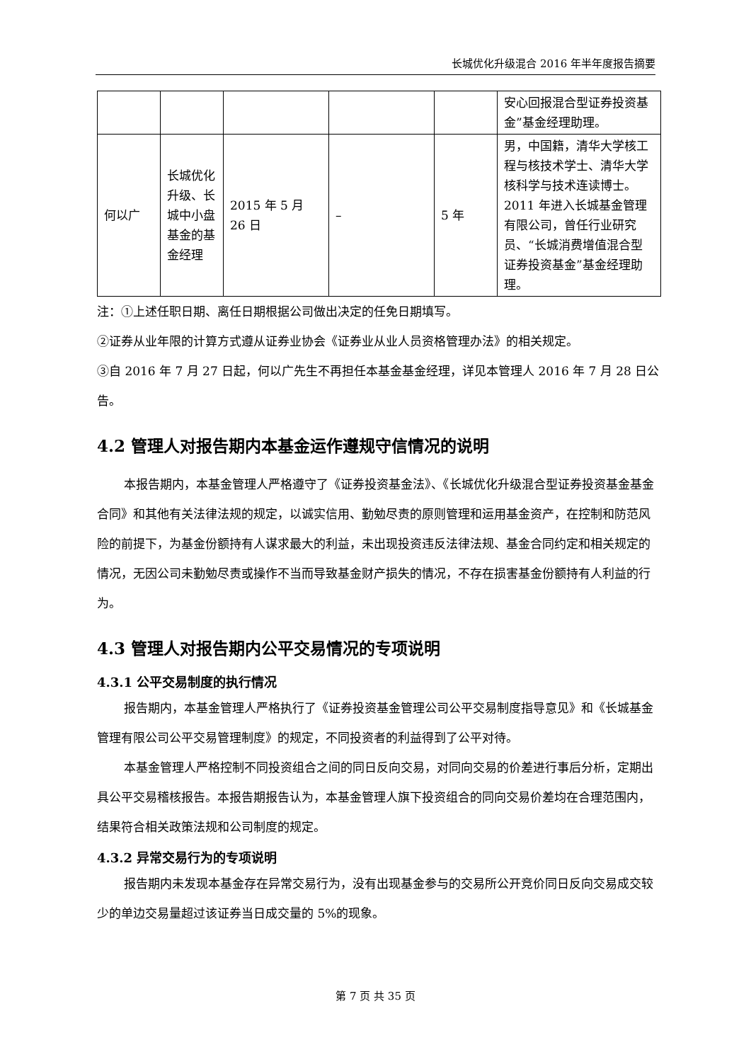长城优化升级混合 2016 年半年度报告摘要
| | | | | | 安心回报混合型证券投资基金”基金经理助理。 |
| 何以广 | 长城优化升级、长城中小盘基金的基金经理 | 2015 年 5 月 26 日 | – | 5 年 | 男，中国籍，清华大学核工程与核技术学士、清华大学核科学与技术连读博士。2011 年进入长城基金管理有限公司，曾任行业研究员、“长城消费增值混合型证券投资基金”基金经理助理。 |
注：①上述任职日期、离任日期根据公司做出决定的任免日期填写。
②证券从业年限的计算方式遵从证券业协会《证券业从业人员资格管理办法》的相关规定。
③自 2016 年 7 月 27 日起，何以广先生不再担任本基金基金经理，详见本管理人 2016 年 7 月 28 日公告。
4.2 管理人对报告期内本基金运作遵规守信情况的说明
本报告期内，本基金管理人严格遵守了《证券投资基金法》、《长城优化升级混合型证券投资基金基金合同》和其他有关法律法规的规定，以诚实信用、勤勉尽责的原则管理和运用基金资产，在控制和防范风险的前提下，为基金份额持有人谋求最大的利益，未出现投资违反法律法规、基金合同约定和相关规定的情况，无因公司未勤勉尽责或操作不当而导致基金财产损失的情况，不存在损害基金份额持有人利益的行为。
4.3 管理人对报告期内公平交易情况的专项说明
4.3.1 公平交易制度的执行情况
报告期内，本基金管理人严格执行了《证券投资基金管理公司公平交易制度指导意见》和《长城基金管理有限公司公平交易管理制度》的规定，不同投资者的利益得到了公平对待。
本基金管理人严格控制不同投资组合之间的同日反向交易，对同向交易的价差进行事后分析，定期出具公平交易稽核报告。本报告期报告认为，本基金管理人旗下投资组合的同向交易价差均在合理范围内，结果符合相关政策法规和公司制度的规定。
4.3.2 异常交易行为的专项说明
报告期内未发现本基金存在异常交易行为，没有出现基金参与的交易所公开竞价同日反向交易成交较少的单边交易量超过该证券当日成交量的 5%的现象。
第 7 页 共 35 页